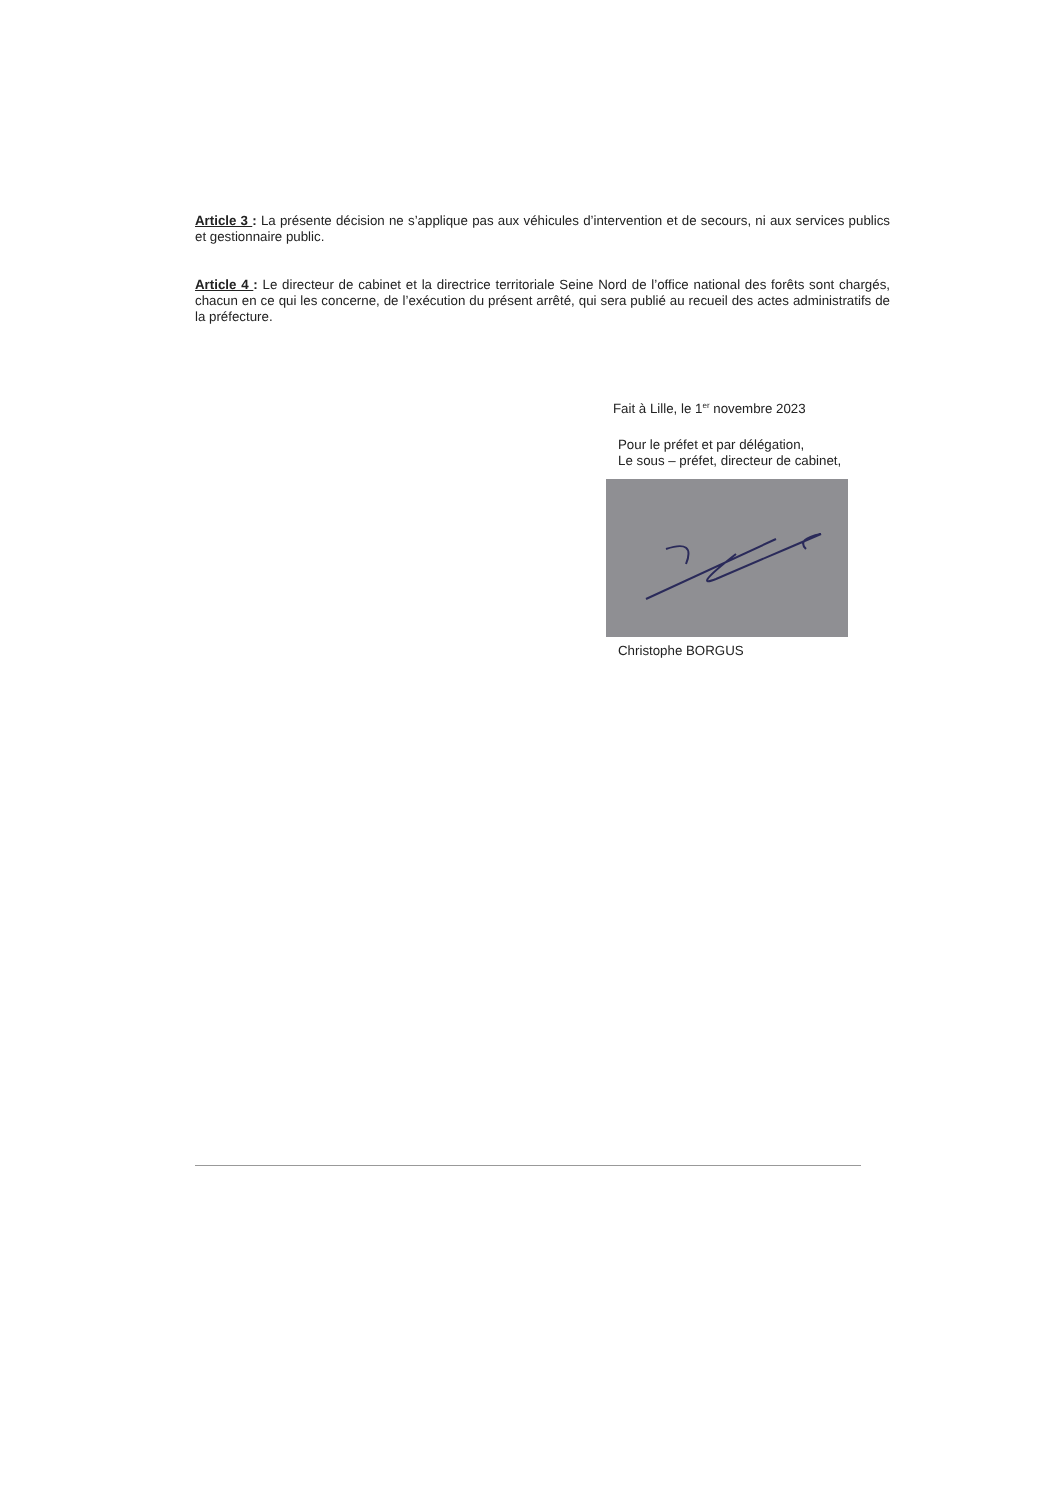Article 3 : La présente décision ne s’applique pas aux véhicules d’intervention et de secours, ni aux services publics et gestionnaire public.
Article 4 : Le directeur de cabinet et la directrice territoriale Seine Nord de l’office national des forêts sont chargés, chacun en ce qui les concerne, de l’exécution du présent arrêté, qui sera publié au recueil des actes administratifs de la préfecture.
Fait à Lille, le 1<sup>er</sup> novembre 2023
Pour le préfet et par délégation,
Le sous – préfet, directeur de cabinet,
Christophe BORGUS